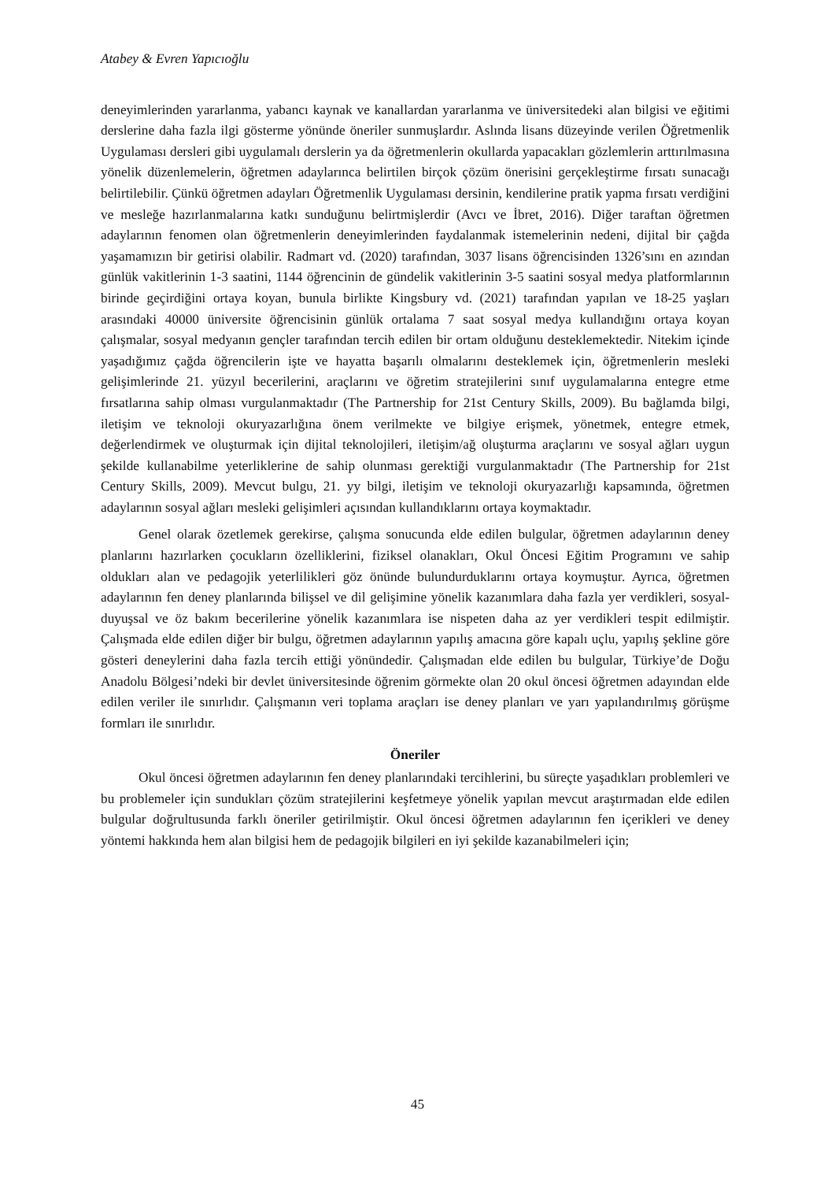Atabey & Evren Yapıcıoğlu
deneyimlerinden yararlanma, yabancı kaynak ve kanallardan yararlanma ve üniversitedeki alan bilgisi ve eğitimi derslerine daha fazla ilgi gösterme yönünde öneriler sunmuşlardır. Aslında lisans düzeyinde verilen Öğretmenlik Uygulaması dersleri gibi uygulamalı derslerin ya da öğretmenlerin okullarda yapacakları gözlemlerin arttırılmasına yönelik düzenlemelerin, öğretmen adaylarınca belirtilen birçok çözüm önerisini gerçekleştirme fırsatı sunacağı belirtilebilir. Çünkü öğretmen adayları Öğretmenlik Uygulaması dersinin, kendilerine pratik yapma fırsatı verdiğini ve mesleğe hazırlanmalarına katkı sunduğunu belirtmişlerdir (Avcı ve İbret, 2016). Diğer taraftan öğretmen adaylarının fenomen olan öğretmenlerin deneyimlerinden faydalanmak istemelerinin nedeni, dijital bir çağda yaşamamızın bir getirisi olabilir. Radmart vd. (2020) tarafından, 3037 lisans öğrencisinden 1326’sını en azından günlük vakitlerinin 1-3 saatini, 1144 öğrencinin de gündelik vakitlerinin 3-5 saatini sosyal medya platformlarının birinde geçirdiğini ortaya koyan, bunula birlikte Kingsbury vd. (2021) tarafından yapılan ve 18-25 yaşları arasındaki 40000 üniversite öğrencisinin günlük ortalama 7 saat sosyal medya kullandığını ortaya koyan çalışmalar, sosyal medyanın gençler tarafından tercih edilen bir ortam olduğunu desteklemektedir. Nitekim içinde yaşadığımız çağda öğrencilerin işte ve hayatta başarılı olmalarını desteklemek için, öğretmenlerin mesleki gelişimlerinde 21. yüzyıl becerilerini, araçlarını ve öğretim stratejilerini sınıf uygulamalarına entegre etme fırsatlarına sahip olması vurgulanmaktadır (The Partnership for 21st Century Skills, 2009). Bu bağlamda bilgi, iletişim ve teknoloji okuryazarlığına önem verilmekte ve bilgiye erişmek, yönetmek, entegre etmek, değerlendirmek ve oluşturmak için dijital teknolojileri, iletişim/ağ oluşturma araçlarını ve sosyal ağları uygun şekilde kullanabilme yeterliklerine de sahip olunması gerektiği vurgulanmaktadır (The Partnership for 21st Century Skills, 2009). Mevcut bulgu, 21. yy bilgi, iletişim ve teknoloji okuryazarlığı kapsamında, öğretmen adaylarının sosyal ağları mesleki gelişimleri açısından kullandıklarını ortaya koymaktadır.
Genel olarak özetlemek gerekirse, çalışma sonucunda elde edilen bulgular, öğretmen adaylarının deney planlarını hazırlarken çocukların özelliklerini, fiziksel olanakları, Okul Öncesi Eğitim Programını ve sahip oldukları alan ve pedagojik yeterlilikleri göz önünde bulundurduklarını ortaya koymuştur. Ayrıca, öğretmen adaylarının fen deney planlarında bilişsel ve dil gelişimine yönelik kazanımlara daha fazla yer verdikleri, sosyal-duyuşsal ve öz bakım becerilerine yönelik kazanımlara ise nispeten daha az yer verdikleri tespit edilmiştir. Çalışmada elde edilen diğer bir bulgu, öğretmen adaylarının yapılış amacına göre kapalı uçlu, yapılış şekline göre gösteri deneylerini daha fazla tercih ettiği yönündedir. Çalışmadan elde edilen bu bulgular, Türkiye’de Doğu Anadolu Bölgesi’ndeki bir devlet üniversitesinde öğrenim görmekte olan 20 okul öncesi öğretmen adayından elde edilen veriler ile sınırlıdır. Çalışmanın veri toplama araçları ise deney planları ve yarı yapılandırılmış görüşme formları ile sınırlıdır.
Öneriler
Okul öncesi öğretmen adaylarının fen deney planlarındaki tercihlerini, bu süreçte yaşadıkları problemleri ve bu problemeler için sundukları çözüm stratejilerini keşfetmeye yönelik yapılan mevcut araştırmadan elde edilen bulgular doğrultusunda farklı öneriler getirilmiştir. Okul öncesi öğretmen adaylarının fen içerikleri ve deney yöntemi hakkında hem alan bilgisi hem de pedagojik bilgileri en iyi şekilde kazanabilmeleri için;
45